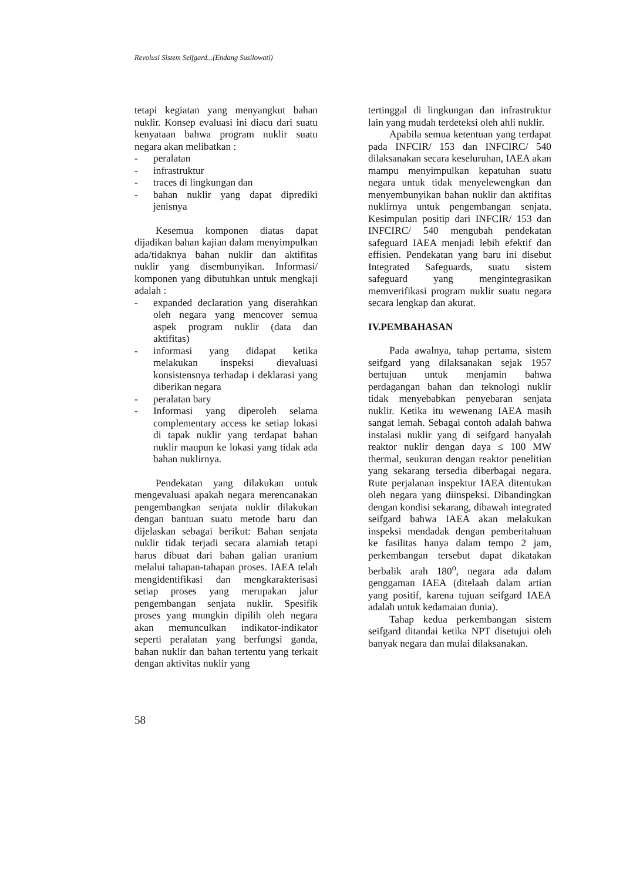Revolusi Sistem Seifgard...(Endang Susilowati)
tetapi kegiatan yang menyangkut bahan nuklir. Konsep evaluasi ini diacu dari suatu kenyataan bahwa program nuklir suatu negara akan melibatkan :
- peralatan
- infrastruktur
- traces di lingkungan dan
- bahan nuklir yang dapat diprediki jenisnya
Kesemua komponen diatas dapat dijadikan bahan kajian dalam menyimpulkan ada/tidaknya bahan nuklir dan aktifitas nuklir yang disembunyikan. Informasi/ komponen yang dibutuhkan untuk mengkaji adalah :
- expanded declaration yang diserahkan oleh negara yang mencover semua aspek program nuklir (data dan aktifitas)
- informasi yang didapat ketika melakukan inspeksi dievaluasi konsistensnya terhadap i deklarasi yang diberikan negara
- peralatan bary
- Informasi yang diperoleh selama complementary access ke setiap lokasi di tapak nuklir yang terdapat bahan nuklir maupun ke lokasi yang tidak ada bahan nuklirnya.
Pendekatan yang dilakukan untuk mengevaluasi apakah negara merencanakan pengembangkan senjata nuklir dilakukan dengan bantuan suatu metode baru dan dijelaskan sebagai berikut: Bahan senjata nuklir tidak terjadi secara alamiah tetapi harus dibuat dari bahan galian uranium melalui tahapan-tahapan proses. IAEA telah mengidentifikasi dan mengkarakterisasi setiap proses yang merupakan jalur pengembangan senjata nuklir. Spesifik proses yang mungkin dipilih oleh negara akan memunculkan indikator-indikator seperti peralatan yang berfungsi ganda, bahan nuklir dan bahan tertentu yang terkait dengan aktivitas nuklir yang
tertinggal di lingkungan dan infrastruktur lain yang mudah terdeteksi oleh ahli nuklir.
Apabila semua ketentuan yang terdapat pada INFCIR/ 153 dan INFCIRC/ 540 dilaksanakan secara keseluruhan, IAEA akan mampu menyimpulkan kepatuhan suatu negara untuk tidak menyelewengkan dan menyembunyikan bahan nuklir dan aktifitas nuklirnya untuk pengembangan senjata. Kesimpulan positip dari INFCIR/ 153 dan INFCIRC/ 540 mengubah pendekatan safeguard IAEA menjadi lebih efektif dan effisien. Pendekatan yang baru ini disebut Integrated Safeguards, suatu sistem safeguard yang mengintegrasikan memverifikasi program nuklir suatu negara secara lengkap dan akurat.
IV.PEMBAHASAN
Pada awalnya, tahap pertama, sistem seifgard yang dilaksanakan sejak 1957 bertujuan untuk menjamin bahwa perdagangan bahan dan teknologi nuklir tidak menyebabkan penyebaran senjata nuklir. Ketika itu wewenang IAEA masih sangat lemah. Sebagai contoh adalah bahwa instalasi nuklir yang di seifgard hanyalah reaktor nuklir dengan daya ≤ 100 MW thermal, seukuran dengan reaktor penelitian yang sekarang tersedia diberbagai negara. Rute perjalanan inspektur IAEA ditentukan oleh negara yang diinspeksi. Dibandingkan dengan kondisi sekarang, dibawah integrated seifgard bahwa IAEA akan melakukan inspeksi mendadak dengan pemberitahuan ke fasilitas hanya dalam tempo 2 jam, perkembangan tersebut dapat dikatakan berbalik arah 180<sup>o</sup>, negara ada dalam genggaman IAEA (ditelaah dalam artian yang positif, karena tujuan seifgard IAEA adalah untuk kedamaian dunia).
Tahap kedua perkembangan sistem seifgard ditandai ketika NPT disetujui oleh banyak negara dan mulai dilaksanakan.
58